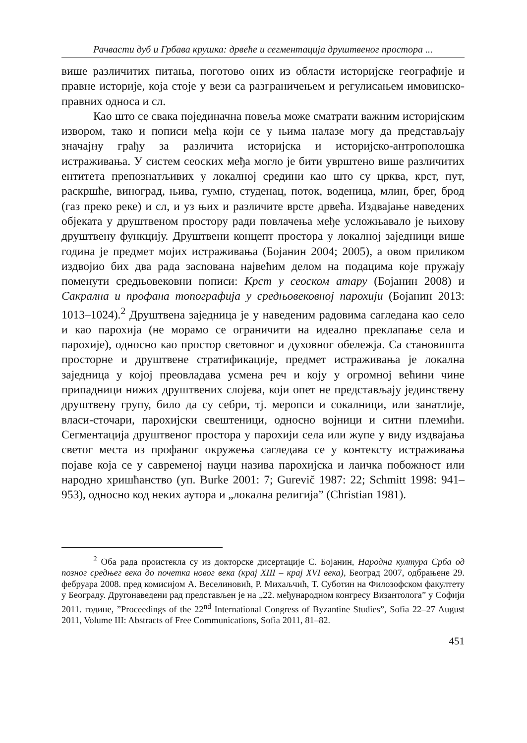Рачвасти дуб и Грбава крушка: дрвеће и сегментација друштвеног простора ...
више различитих питања, поготово оних из области историјске географије и правне историје, која стоје у вези са разграничењем и регулисањем имовинско-правних односа и сл.
Као што се свака појединачна повеља може сматрати важним историјским извором, тако и пописи међа који се у њима налазе могу да представљају значајну грађу за различита историјска и историјско-антрополошка истраживања. У систем сеоских међа могло је бити уврштено више различитих ентитета препознатљивих у локалној средини као што су црква, крст, пут, раскршће, виноград, њива, гумно, студенац, поток, воденица, млин, брег, брод (газ преко реке) и сл, и уз њих и различите врсте дрвећа. Издвајање наведених објеката у друштвеном простору ради повлачења међе усложњавало је њихову друштвену функцију. Друштвени концепт простора у локалној заједници више година је предмет мојих истраживања (Бојанин 2004; 2005), а овом приликом издвојио бих два рада засnована највећим делом на подацима које пружају поменути средњовековни пописи: Крст у сеоском атару (Бојанин 2008) и Сакрална и профана топографија у средњовековној парохији (Бојанин 2013: 1013–1024).<sup>2</sup> Друштвена заједница је у наведеним радовима сагледана као село и као парохија (не морамо се ограничити на идеално преклапање села и парохије), односно као простор световног и духовног обележја. Са становишта просторне и друштвене стратификације, предмет истраживања је локална заједница у којој преовладава усмена реч и коју у огромној већини чине припадници нижих друштвених слојева, који опет не представљају јединствену друштвену групу, било да су себри, тј. меропси и сокалници, или занатлије, власи-сточари, парохијски свештеници, односно војници и ситни племићи. Сегментација друштвеног простора у парохији села или жупе у виду издвајања светог места из профаног окружења сагледава се у контексту истраживања појаве која се у савременој науци назива парохијска и лаичка побожност или народно хришћанство (уп. Burke 2001: 7; Gurevič 1987: 22; Schmitt 1998: 941–953), односно код неких аутора и „локална религија” (Christian 1981).
<sup>2</sup> Оба рада проистекла су из докторске дисертације С. Бојанин, Народна култура Срба од позног средњег века до почетка новог века (крај XIII – крај XVI века), Београд 2007, одбрањене 29. фебруара 2008. пред комисијом А. Веселиновић, Р. Михаљчић, Т. Суботин на Филозофском факултету у Београду. Другонаведени рад представљен је на „22. међународном конгресу Византолога” у Софији 2011. године, ”Proceedings of the 22<sup>nd</sup> International Congress of Byzantine Studies”, Sofia 22–27 August 2011, Volume III: Abstracts of Free Communications, Sofia 2011, 81–82.
451